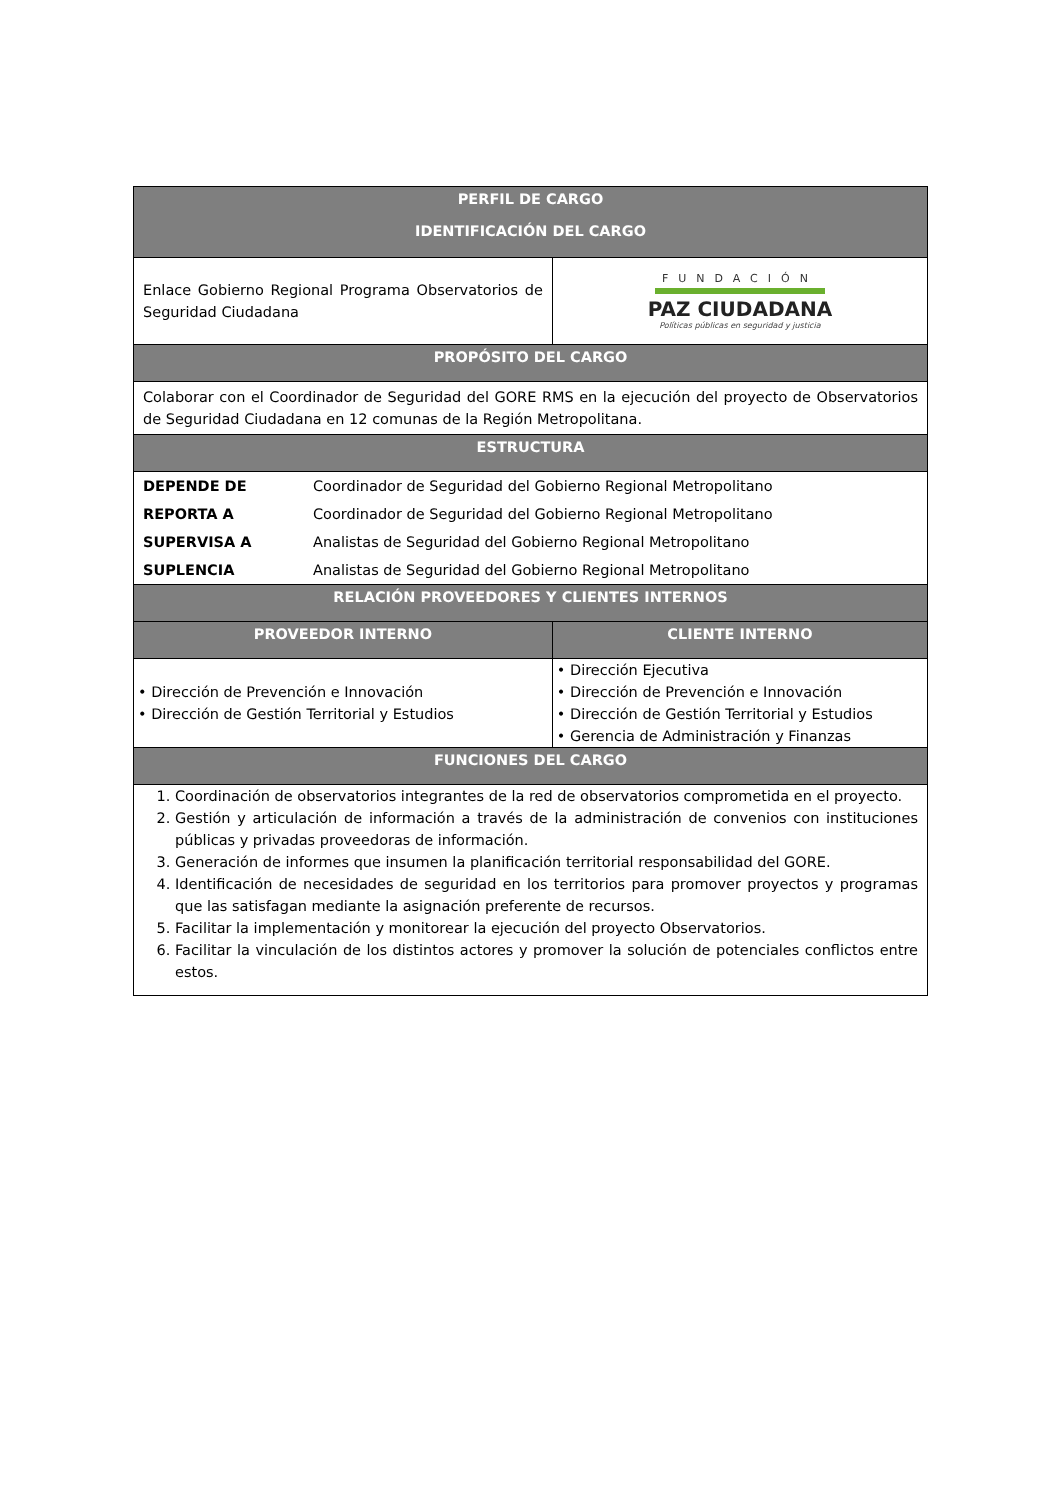| PERFIL DE CARGO IDENTIFICACIÓN DEL CARGO | | |
| --- | --- | --- |
| Enlace Gobierno Regional Programa Observatorios de Seguridad Ciudadana | | FUNDACIÓN PAZ CIUDADANA Políticas públicas en seguridad y justicia |
| PROPÓSITO DEL CARGO | | |
| Colaborar con el Coordinador de Seguridad del GORE RMS en la ejecución del proyecto de Observatorios de Seguridad Ciudadana en 12 comunas de la Región Metropolitana. | | |
| ESTRUCTURA | | |
| DEPENDE DE | Coordinador de Seguridad del Gobierno Regional Metropolitano | |
| REPORTA A | Coordinador de Seguridad del Gobierno Regional Metropolitano | |
| SUPERVISA A | Analistas de Seguridad del Gobierno Regional Metropolitano | |
| SUPLENCIA | Analistas de Seguridad del Gobierno Regional Metropolitano | |
| RELACIÓN PROVEEDORES Y CLIENTES INTERNOS | | |
| PROVEEDOR INTERNO | | CLIENTE INTERNO |
| • Dirección de Prevención e Innovación • Dirección de Gestión Territorial y Estudios | | • Dirección Ejecutiva • Dirección de Prevención e Innovación • Dirección de Gestión Territorial y Estudios • Gerencia de Administración y Finanzas |
| FUNCIONES DEL CARGO | | |
| 1. Coordinación de observatorios integrantes de la red de observatorios comprometida en el proyecto. 2. Gestión y articulación de información a través de la administración de convenios con instituciones públicas y privadas proveedoras de información. 3. Generación de informes que insumen la planificación territorial responsabilidad del GORE. 4. Identificación de necesidades de seguridad en los territorios para promover proyectos y programas que las satisfagan mediante la asignación preferente de recursos. 5. Facilitar la implementación y monitorear la ejecución del proyecto Observatorios. 6. Facilitar la vinculación de los distintos actores y promover la solución de potenciales conflictos entre estos. | | |